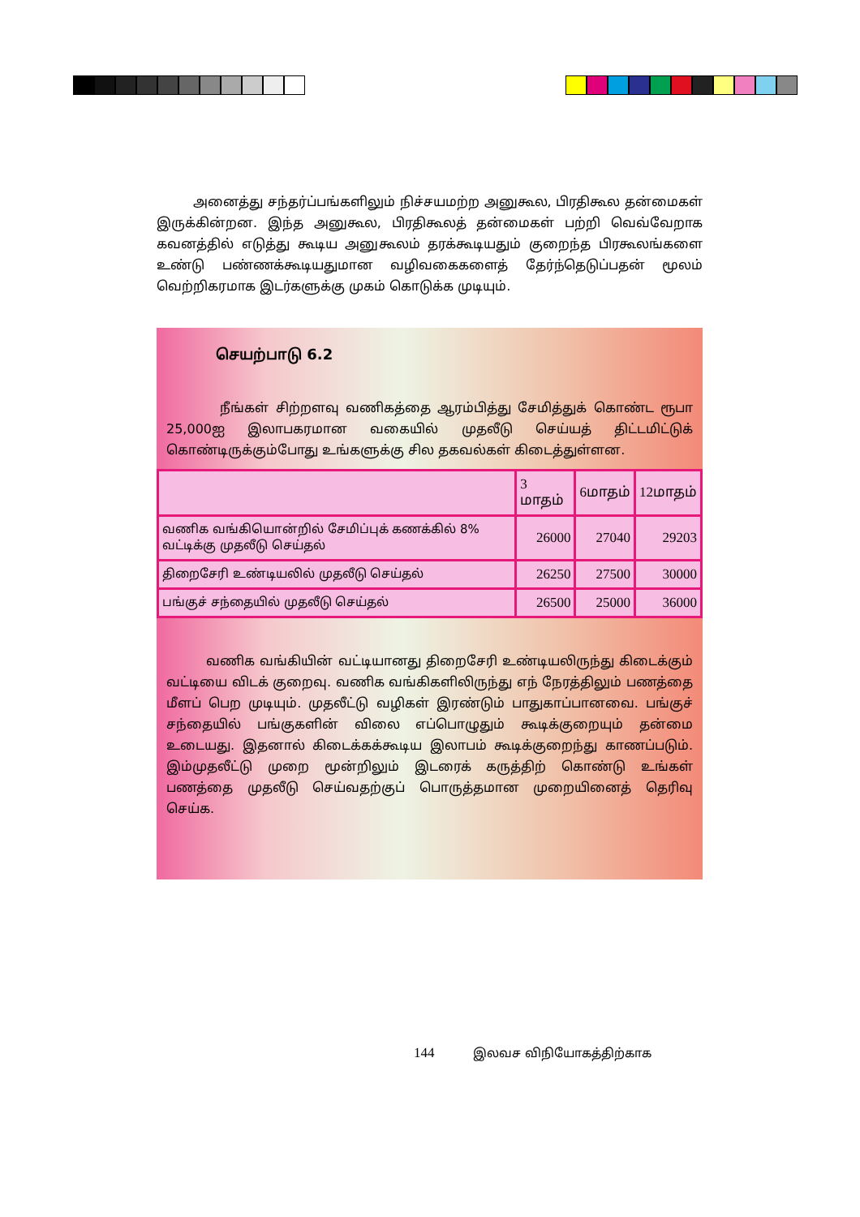அனைத்து சந்தர்ப்பங்களிலும் நிச்சயமற்ற அனுகூல, பிரதிகூல தன்மைகள் இருக்கின்றன. இந்த அனுகூல, பிரதிகூலத் தன்மைகள் பற்றி வெவ்வேறாக கவனத்தில் எடுத்து கூடிய அனுகூலம் தரக்கூடியதும் குறைந்த பிரகூலங்களை உண்டு பண்ணக்கூடியதுமான வழிவகைகளைத் தேர்ந்தெடுப்பதன் மூலம் வெற்றிகரமாக இடர்களுக்கு முகம் கொடுக்க முடியும்.
செயற்பாடு 6.2
நீங்கள் சிற்றளவு வணிகத்தை ஆரம்பித்து சேமித்துக் கொண்ட ரூபா 25,000ஐ இலாபகரமான வகையில் முதலீடு செய்யத் திட்டமிட்டுக் கொண்டிருக்கும்போது உங்களுக்கு சில தகவல்கள் கிடைத்துள்ளன.
| | 3 மாதம் | 6மாதம் | 12மாதம் |
| வணிக வங்கியொன்றில் சேமிப்புக் கணக்கில் 8% வட்டிக்கு முதலீடு செய்தல் | 26000 | 27040 | 29203 |
| திறைசேரி உண்டியலில் முதலீடு செய்தல் | 26250 | 27500 | 30000 |
| பங்குச் சந்தையில் முதலீடு செய்தல் | 26500 | 25000 | 36000 |
வணிக வங்கியின் வட்டியானது திறைசேரி உண்டியலிருந்து கிடைக்கும் வட்டியை விடக் குறைவு. வணிக வங்கிகளிலிருந்து எந் நேரத்திலும் பணத்தை மீளப் பெற முடியும். முதலீட்டு வழிகள் இரண்டும் பாதுகாப்பானவை. பங்குச் சந்தையில் பங்குகளின் விலை எப்பொழுதும் கூடிக்குறையும் தன்மை உடையது. இதனால் கிடைக்கக்கூடிய இலாபம் கூடிக்குறைந்து காணப்படும். இம்முதலீட்டு முறை மூன்றிலும் இடரைக் கருத்திற் கொண்டு உங்கள் பணத்தை முதலீடு செய்வதற்குப் பொருத்தமான முறையினைத் தெரிவு செய்க.
144 இலவச விநியோகத்திற்காக